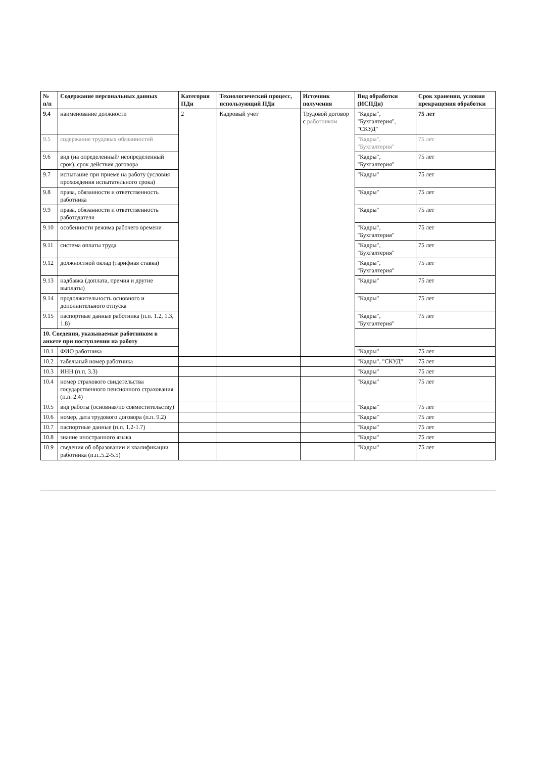| № п/п | Содержание персональных данных | Категория ПДн | Технологический процесс, использующий ПДн | Источник получения | Вид обработки (ИСПДн) | Срок хранения, условия прекращения обработки |
| --- | --- | --- | --- | --- | --- | --- |
| 9.4 | наименование должности | 2 | Кадровый учет | Трудовой договор с работником | "Кадры", "Бухгалтерия", "СКУД" | 75 лет |
| 9.5 | содержание трудовых обязанностей | | | | "Кадры", "Бухгалтерия" | 75 лет |
| 9.6 | вид (на определенный/ неопределенный срок), срок действия договора | | | | "Кадры", "Бухгалтерия" | 75 лет |
| 9.7 | испытание при приеме на работу (условия прохождения испытательного срока) | | | | "Кадры" | 75 лет |
| 9.8 | права, обязанности и ответственность работника | | | | "Кадры" | 75 лет |
| 9.9 | права, обязанности и ответственность работодателя | | | | "Кадры" | 75 лет |
| 9.10 | особенности режима рабочего времени | | | | "Кадры", "Бухгалтерия" | 75 лет |
| 9.11 | система оплаты труда | | | | "Кадры", "Бухгалтерия" | 75 лет |
| 9.12 | должностной оклад (тарифная ставка) | | | | "Кадры", "Бухгалтерия" | 75 лет |
| 9.13 | надбавка (доплата, премия и другие выплаты) | | | | "Кадры" | 75 лет |
| 9.14 | продолжительность основного и дополнительного отпуска | | | | "Кадры" | 75 лет |
| 9.15 | паспортные данные работника (п.п. 1.2, 1.3, 1.8) | | | | "Кадры", "Бухгалтерия" | 75 лет |
| 10. Сведения, указываемые работником в анкете при поступлении на работу | | | | | | |
| 10.1 | ФИО работника | | | | "Кадры" | 75 лет |
| 10.2 | табельный номер работника | | | | "Кадры", "СКУД" | 75 лет |
| 10.3 | ИНН (п.п. 3.3) | | | | "Кадры" | 75 лет |
| 10.4 | номер страхового свидетельства государственного пенсионного страхования (п.п. 2.4) | | | | "Кадры" | 75 лет |
| 10.5 | вид работы (основная/по совместительству) | | | | "Кадры" | 75 лет |
| 10.6 | номер, дата трудового договора (п.п. 9.2) | | | | "Кадры" | 75 лет |
| 10.7 | паспортные данные (п.п. 1.2-1.7) | | | | "Кадры" | 75 лет |
| 10.8 | знание иностранного языка | | | | "Кадры" | 75 лет |
| 10.9 | сведения об образовании и квалификации работника (п.п..5.2-5.5) | | | | "Кадры" | 75 лет |